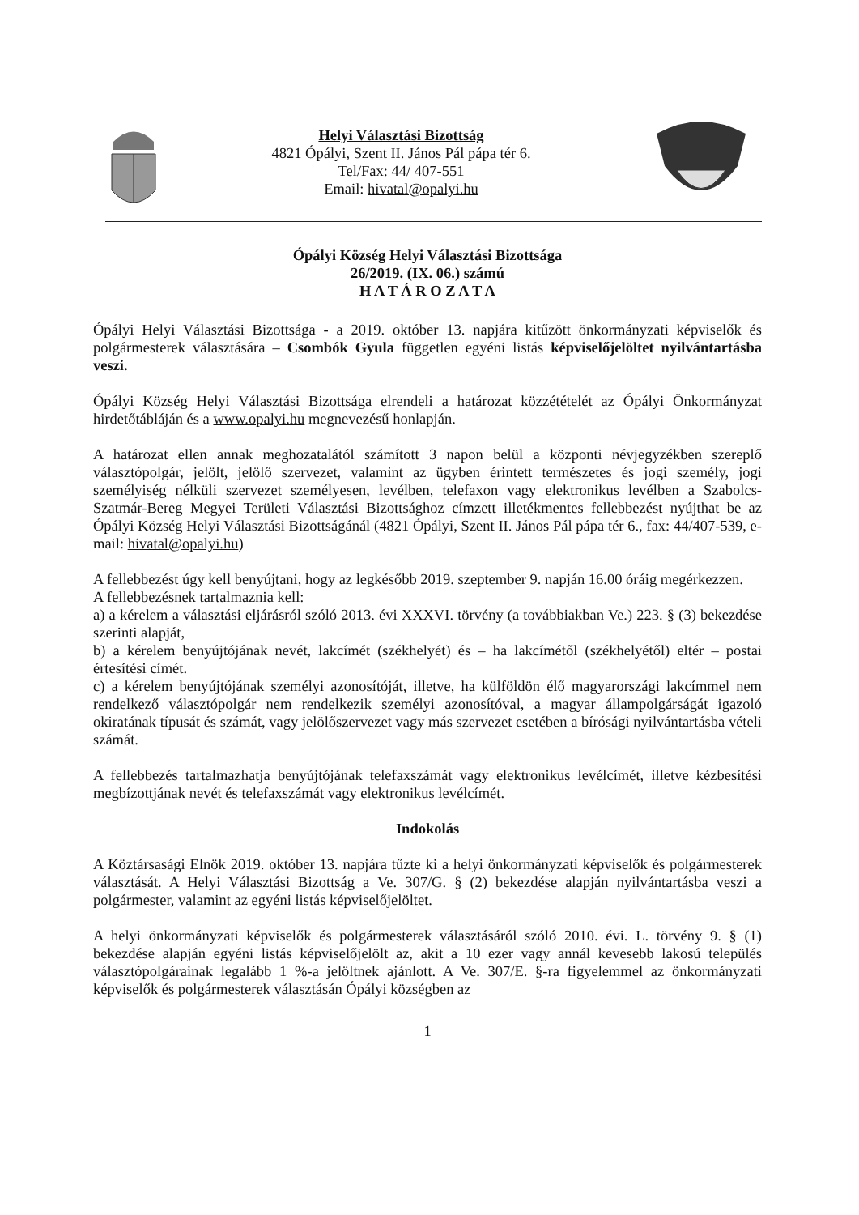Helyi Választási Bizottság
4821 Ópályi, Szent II. János Pál pápa tér 6.
Tel/Fax: 44/ 407-551
Email: hivatal@opalyi.hu
Ópályi Község Helyi Választási Bizottsága
26/2019. (IX. 06.) számú
H A T Á R O Z A T A
Ópályi Helyi Választási Bizottsága - a 2019. október 13. napjára kitűzött önkormányzati képviselők és polgármesterek választására – Csombók Gyula független egyéni listás képviselőjelöltet nyilvántartásba veszi.
Ópályi Község Helyi Választási Bizottsága elrendeli a határozat közzétételét az Ópályi Önkormányzat hirdetőtábláján és a www.opalyi.hu megnevezésű honlapján.
A határozat ellen annak meghozatalától számított 3 napon belül a központi névjegyzékben szereplő választópolgár, jelölt, jelölő szervezet, valamint az ügyben érintett természetes és jogi személy, jogi személyiség nélküli szervezet személyesen, levélben, telefaxon vagy elektronikus levélben a Szabolcs-Szatmár-Bereg Megyei Területi Választási Bizottsághoz címzett illetékmentes fellebbezést nyújthat be az Ópályi Község Helyi Választási Bizottságánál (4821 Ópályi, Szent II. János Pál pápa tér 6., fax: 44/407-539, e-mail: hivatal@opalyi.hu)
A fellebbezést úgy kell benyújtani, hogy az legkésőbb 2019. szeptember 9. napján 16.00 óráig megérkezzen.
A fellebbezésnek tartalmaznia kell:
a) a kérelem a választási eljárásról szóló 2013. évi XXXVI. törvény (a továbbiakban Ve.) 223. § (3) bekezdése szerinti alapját,
b) a kérelem benyújtójának nevét, lakcímét (székhelyét) és – ha lakcímétől (székhelyétől) eltér – postai értesítési címét.
c) a kérelem benyújtójának személyi azonosítóját, illetve, ha külföldön élő magyarországi lakcímmel nem rendelkező választópolgár nem rendelkezik személyi azonosítóval, a magyar állampolgárságát igazoló okiratának típusát és számát, vagy jelölőszervezet vagy más szervezet esetében a bírósági nyilvántartásba vételi számát.
A fellebbezés tartalmazhatja benyújtójának telefaxszámát vagy elektronikus levélcímét, illetve kézbesítési megbízottjának nevét és telefaxszámát vagy elektronikus levélcímét.
Indokolás
A Köztársasági Elnök 2019. október 13. napjára tűzte ki a helyi önkormányzati képviselők és polgármesterek választását. A Helyi Választási Bizottság a Ve. 307/G. § (2) bekezdése alapján nyilvántartásba veszi a polgármester, valamint az egyéni listás képviselőjelöltet.
A helyi önkormányzati képviselők és polgármesterek választásáról szóló 2010. évi. L. törvény 9. § (1) bekezdése alapján egyéni listás képviselőjelölt az, akit a 10 ezer vagy annál kevesebb lakosú település választópolgárainak legalább 1 %-a jelöltnek ajánlott. A Ve. 307/E. §-ra figyelemmel az önkormányzati képviselők és polgármesterek választásán Ópályi községben az
1